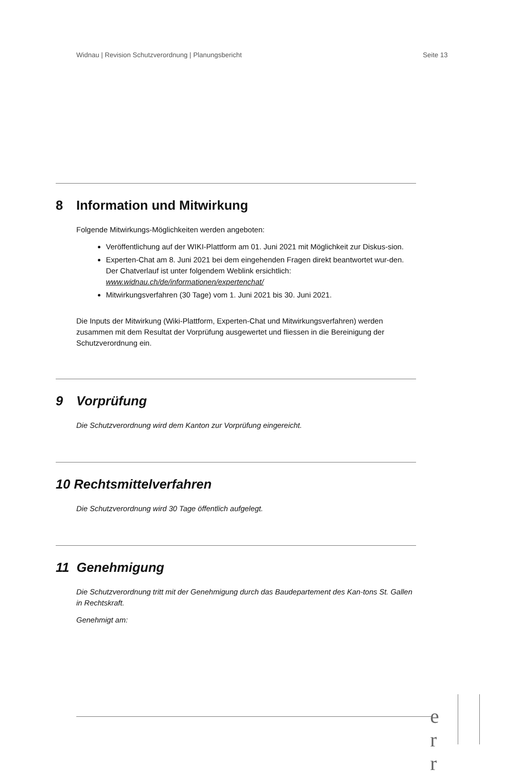Widnau | Revision Schutzverordnung | Planungsbericht Seite 13
8 Information und Mitwirkung
Folgende Mitwirkungs-Möglichkeiten werden angeboten:
Veröffentlichung auf der WIKI-Plattform am 01. Juni 2021 mit Möglichkeit zur Diskus-sion.
Experten-Chat am 8. Juni 2021 bei dem eingehenden Fragen direkt beantwortet wur-den. Der Chatverlauf ist unter folgendem Weblink ersichtlich:
www.widnau.ch/de/informationen/expertenchat/
Mitwirkungsverfahren (30 Tage) vom 1. Juni 2021 bis 30. Juni 2021.
Die Inputs der Mitwirkung (Wiki-Plattform, Experten-Chat und Mitwirkungsverfahren) werden zusammen mit dem Resultat der Vorprüfung ausgewertet und fliessen in die Bereinigung der Schutzverordnung ein.
9 Vorprüfung
Die Schutzverordnung wird dem Kanton zur Vorprüfung eingereicht.
10 Rechtsmittelverfahren
Die Schutzverordnung wird 30 Tage öffentlich aufgelegt.
11 Genehmigung
Die Schutzverordnung tritt mit der Genehmigung durch das Baudepartement des Kan-tons St. Gallen in Rechtskraft.
Genehmigt am:
e r r